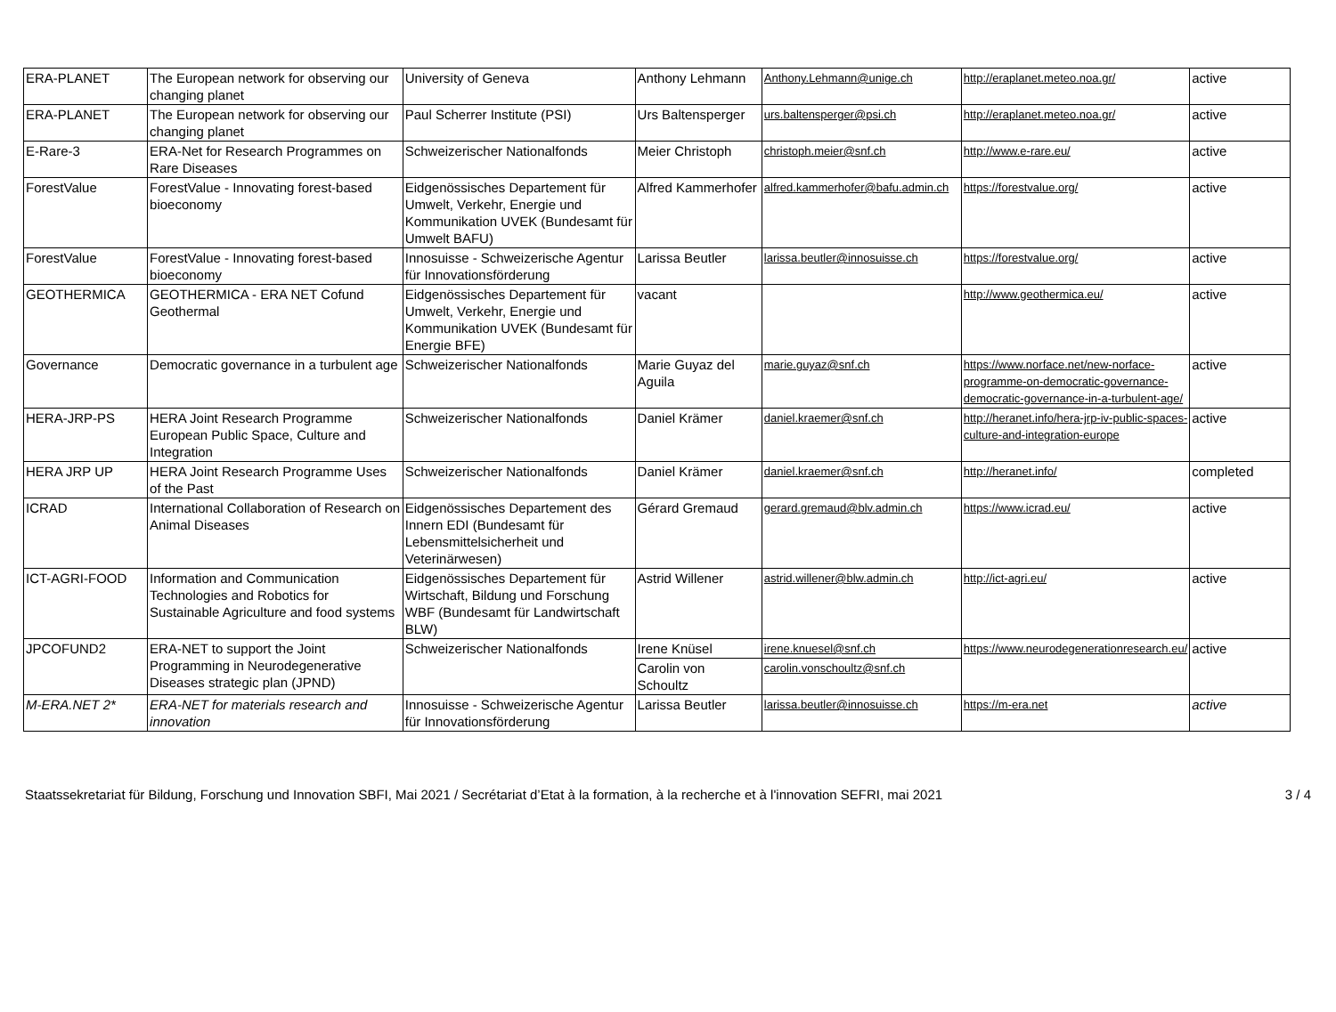| ERA-PLANET | The European network for observing our changing planet | University of Geneva | Anthony Lehmann | Anthony.Lehmann@unige.ch | http://eraplanet.meteo.noa.gr/ | active |
| ERA-PLANET | The European network for observing our changing planet | Paul Scherrer Institute (PSI) | Urs Baltensperger | urs.baltensperger@psi.ch | http://eraplanet.meteo.noa.gr/ | active |
| E-Rare-3 | ERA-Net for Research Programmes on Rare Diseases | Schweizerischer Nationalfonds | Meier Christoph | christoph.meier@snf.ch | http://www.e-rare.eu/ | active |
| ForestValue | ForestValue - Innovating forest-based bioeconomy | Eidgenössisches Departement für Umwelt, Verkehr, Energie und Kommunikation UVEK (Bundesamt für Umwelt BAFU) | Alfred Kammerhofer | alfred.kammerhofer@bafu.admin.ch | https://forestvalue.org/ | active |
| ForestValue | ForestValue - Innovating forest-based bioeconomy | Innosuisse - Schweizerische Agentur für Innovationsförderung | Larissa Beutler | larissa.beutler@innosuisse.ch | https://forestvalue.org/ | active |
| GEOTHERMICA | GEOTHERMICA - ERA NET Cofund Geothermal | Eidgenössisches Departement für Umwelt, Verkehr, Energie und Kommunikation UVEK (Bundesamt für Energie BFE) | vacant | | http://www.geothermica.eu/ | active |
| Governance | Democratic governance in a turbulent age | Schweizerischer Nationalfonds | Marie Guyaz del Aguila | marie.guyaz@snf.ch | https://www.norface.net/new-norface-programme-on-democratic-governance-democratic-governance-in-a-turbulent-age/ | active |
| HERA-JRP-PS | HERA Joint Research Programme European Public Space, Culture and Integration | Schweizerischer Nationalfonds | Daniel Krämer | daniel.kraemer@snf.ch | http://heranet.info/hera-jrp-iv-public-spaces-culture-and-integration-europe | active |
| HERA JRP UP | HERA Joint Research Programme Uses of the Past | Schweizerischer Nationalfonds | Daniel Krämer | daniel.kraemer@snf.ch | http://heranet.info/ | completed |
| ICRAD | International Collaboration of Research on Animal Diseases | Eidgenössisches Departement des Innern EDI (Bundesamt für Lebensmittelsicherheit und Veterinärwesen) | Gérard Gremaud | gerard.gremaud@blv.admin.ch | https://www.icrad.eu/ | active |
| ICT-AGRI-FOOD | Information and Communication Technologies and Robotics for Sustainable Agriculture and food systems | Eidgenössisches Departement für Wirtschaft, Bildung und Forschung WBF (Bundesamt für Landwirtschaft BLW) | Astrid Willener | astrid.willener@blw.admin.ch | http://ict-agri.eu/ | active |
| JPCOFUND2 | ERA-NET to support the Joint Programming in Neurodegenerative Diseases strategic plan (JPND) | Schweizerischer Nationalfonds | Irene Knüsel | irene.knuesel@snf.ch | https://www.neurodegenerationresearch.eu/ | active |
| | | | Carolin von Schoultz | carolin.vonschoultz@snf.ch | | |
| M-ERA.NET 2* | ERA-NET for materials research and innovation | Innosuisse - Schweizerische Agentur für Innovationsförderung | Larissa Beutler | larissa.beutler@innosuisse.ch | https://m-era.net | active |
Staatssekretariat für Bildung, Forschung und Innovation SBFI, Mai 2021 / Secrétariat d’Etat à la formation, à la recherche et à l'innovation SEFRI, mai 2021 3 / 4